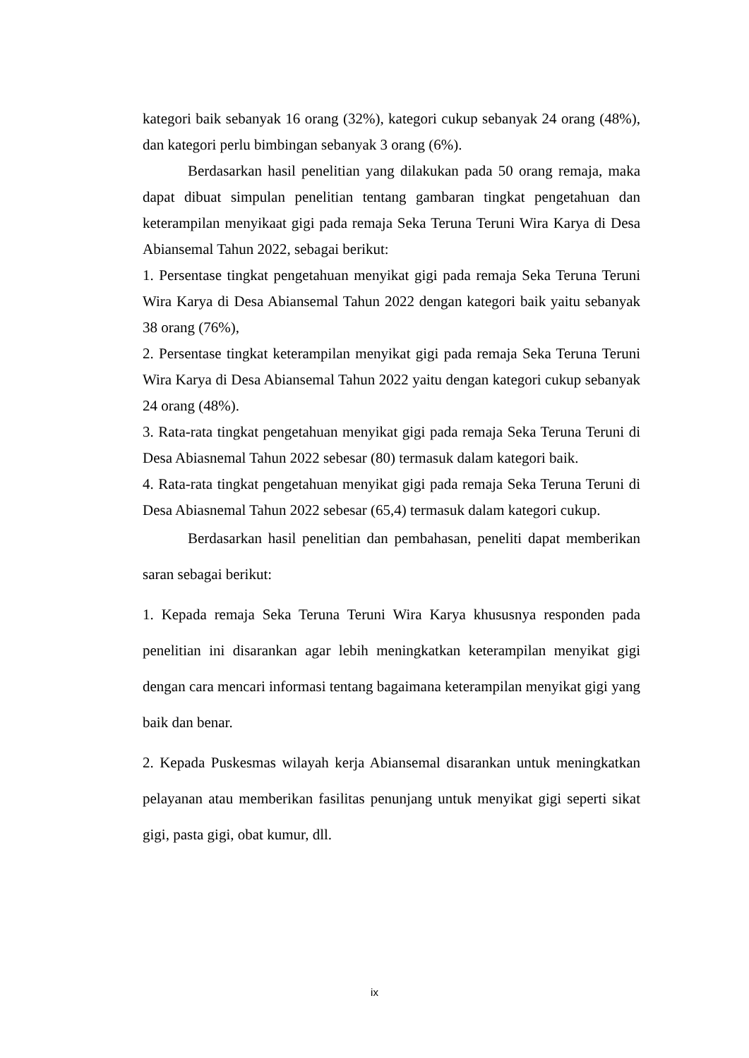kategori baik sebanyak 16 orang (32%), kategori cukup sebanyak 24 orang (48%), dan kategori perlu bimbingan sebanyak 3 orang (6%).
Berdasarkan hasil penelitian yang dilakukan pada 50 orang remaja, maka dapat dibuat simpulan penelitian tentang gambaran tingkat pengetahuan dan keterampilan menyikaat gigi pada remaja Seka Teruna Teruni Wira Karya di Desa Abiansemal Tahun 2022, sebagai berikut:
1. Persentase tingkat pengetahuan menyikat gigi pada remaja Seka Teruna Teruni Wira Karya di Desa Abiansemal Tahun 2022 dengan kategori baik yaitu sebanyak 38 orang (76%),
2. Persentase tingkat keterampilan menyikat gigi pada remaja Seka Teruna Teruni Wira Karya di Desa Abiansemal Tahun 2022 yaitu dengan kategori cukup sebanyak 24 orang (48%).
3. Rata-rata tingkat pengetahuan menyikat gigi pada remaja Seka Teruna Teruni di Desa Abiasnemal Tahun 2022 sebesar (80) termasuk dalam kategori baik.
4. Rata-rata tingkat pengetahuan menyikat gigi pada remaja Seka Teruna Teruni di Desa Abiasnemal Tahun 2022 sebesar (65,4) termasuk dalam kategori cukup.
Berdasarkan hasil penelitian dan pembahasan, peneliti dapat memberikan saran sebagai berikut:
1. Kepada remaja Seka Teruna Teruni Wira Karya khususnya responden pada penelitian ini disarankan agar lebih meningkatkan keterampilan menyikat gigi dengan cara mencari informasi tentang bagaimana keterampilan menyikat gigi yang baik dan benar.
2. Kepada Puskesmas wilayah kerja Abiansemal disarankan untuk meningkatkan pelayanan atau memberikan fasilitas penunjang untuk menyikat gigi seperti sikat gigi, pasta gigi, obat kumur, dll.
ix